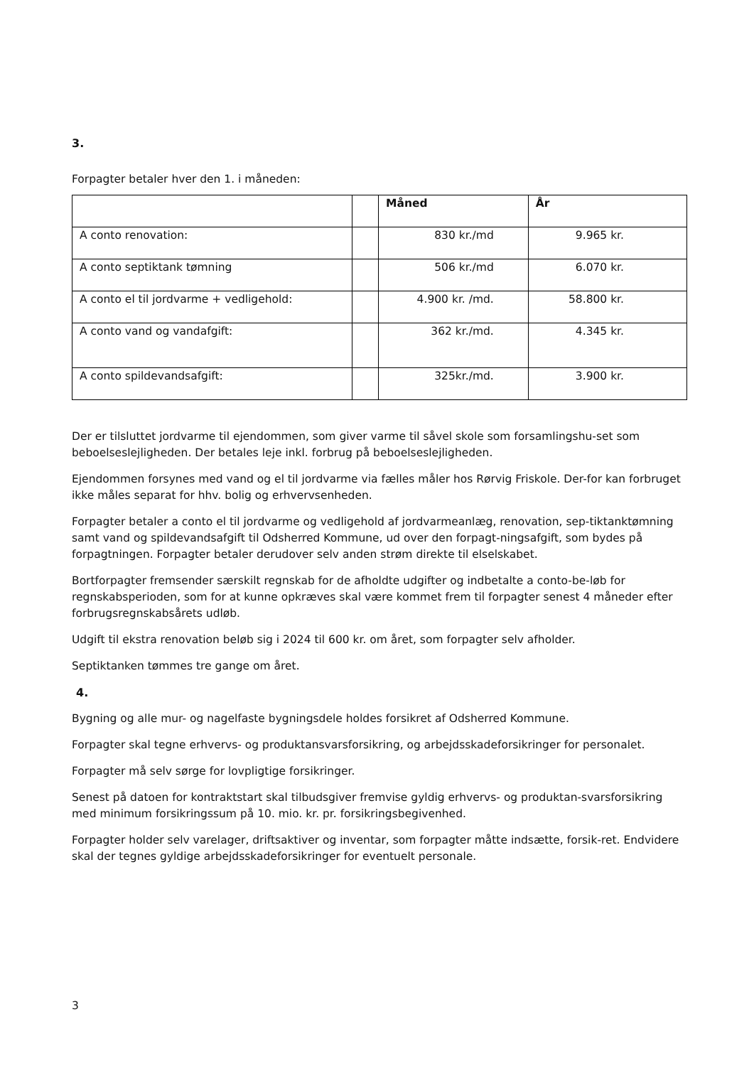3.
Forpagter betaler hver den 1. i måneden:
| | | Måned | År |
| --- | --- | --- | --- |
| A conto renovation: | | 830 kr./md | 9.965 kr. |
| A conto septiktank tømning | | 506 kr./md | 6.070 kr. |
| A conto el til jordvarme + vedligehold: | | 4.900 kr. /md. | 58.800 kr. |
| A conto vand og vandafgift: | | 362 kr./md. | 4.345 kr. |
| A conto spildevandsafgift: | | 325kr./md. | 3.900 kr. |
Der er tilsluttet jordvarme til ejendommen, som giver varme til såvel skole som forsamlingshu-set som beboelseslejligheden. Der betales leje inkl. forbrug på beboelseslejligheden.
Ejendommen forsynes med vand og el til jordvarme via fælles måler hos Rørvig Friskole. Der-for kan forbruget ikke måles separat for hhv. bolig og erhvervsenheden.
Forpagter betaler a conto el til jordvarme og vedligehold af jordvarmeanlæg, renovation, sep-tiktanktømning samt vand og spildevandsafgift til Odsherred Kommune, ud over den forpagt-ningsafgift, som bydes på forpagtningen. Forpagter betaler derudover selv anden strøm direkte til elselskabet.
Bortforpagter fremsender særskilt regnskab for de afholdte udgifter og indbetalte a conto-be-løb for regnskabsperioden, som for at kunne opkræves skal være kommet frem til forpagter senest 4 måneder efter forbrugsregnskabsårets udløb.
Udgift til ekstra renovation beløb sig i 2024 til 600 kr. om året, som forpagter selv afholder.
Septiktanken tømmes tre gange om året.
4.
Bygning og alle mur- og nagelfaste bygningsdele holdes forsikret af Odsherred Kommune.
Forpagter skal tegne erhvervs- og produktansvarsforsikring, og arbejdsskadeforsikringer for personalet.
Forpagter må selv sørge for lovpligtige forsikringer.
Senest på datoen for kontraktstart skal tilbudsgiver fremvise gyldig erhvervs- og produktan-svarsforsikring med minimum forsikringssum på 10. mio. kr. pr. forsikringsbegivenhed.
Forpagter holder selv varelager, driftsaktiver og inventar, som forpagter måtte indsætte, forsik-ret. Endvidere skal der tegnes gyldige arbejdsskadeforsikringer for eventuelt personale.
3